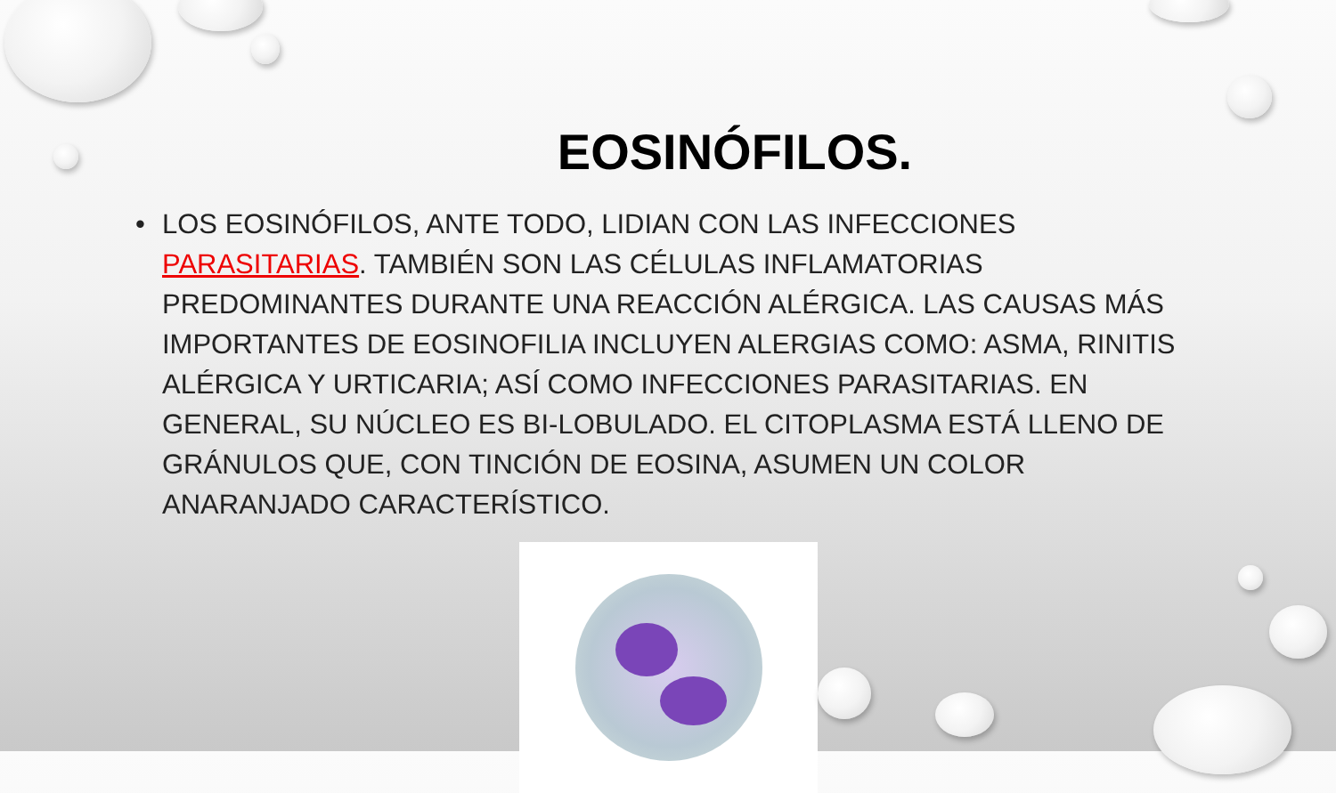EOSINÓFILOS.
• LOS EOSINÓFILOS, ANTE TODO, LIDIAN CON LAS INFECCIONES PARASITARIAS. TAMBIÉN SON LAS CÉLULAS INFLAMATORIAS PREDOMINANTES DURANTE UNA REACCIÓN ALÉRGICA. LAS CAUSAS MÁS IMPORTANTES DE EOSINOFILIA INCLUYEN ALERGIAS COMO: ASMA, RINITIS ALÉRGICA Y URTICARIA; ASÍ COMO INFECCIONES PARASITARIAS. EN GENERAL, SU NÚCLEO ES BI-LOBULADO. EL CITOPLASMA ESTÁ LLENO DE GRÁNULOS QUE, CON TINCIÓN DE EOSINA, ASUMEN UN COLOR ANARANJADO CARACTERÍSTICO.